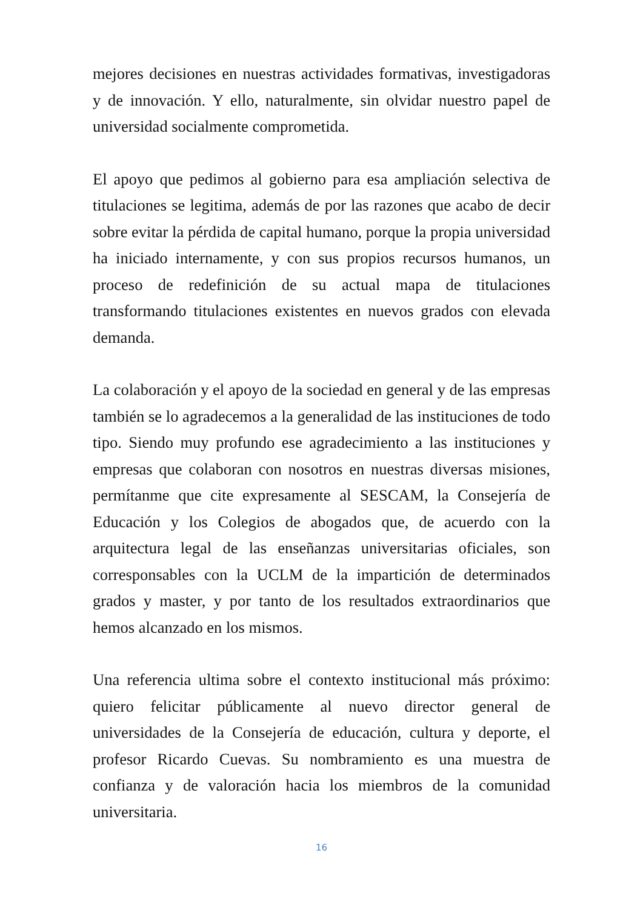mejores decisiones en nuestras actividades formativas, investigadoras y de innovación. Y ello, naturalmente, sin olvidar nuestro papel de universidad socialmente comprometida.
El apoyo que pedimos al gobierno para esa ampliación selectiva de titulaciones se legitima, además de por las razones que acabo de decir sobre evitar la pérdida de capital humano, porque la propia universidad ha iniciado internamente, y con sus propios recursos humanos, un proceso de redefinición de su actual mapa de titulaciones transformando titulaciones existentes en nuevos grados con elevada demanda.
La colaboración y el apoyo de la sociedad en general y de las empresas también se lo agradecemos a la generalidad de las instituciones de todo tipo. Siendo muy profundo ese agradecimiento a las instituciones y empresas que colaboran con nosotros en nuestras diversas misiones, permítanme que cite expresamente al SESCAM, la Consejería de Educación y los Colegios de abogados que, de acuerdo con la arquitectura legal de las enseñanzas universitarias oficiales, son corresponsables con la UCLM de la impartición de determinados grados y master, y por tanto de los resultados extraordinarios que hemos alcanzado en los mismos.
Una referencia ultima sobre el contexto institucional más próximo: quiero felicitar públicamente al nuevo director general de universidades de la Consejería de educación, cultura y deporte, el profesor Ricardo Cuevas. Su nombramiento es una muestra de confianza y de valoración hacia los miembros de la comunidad universitaria.
16